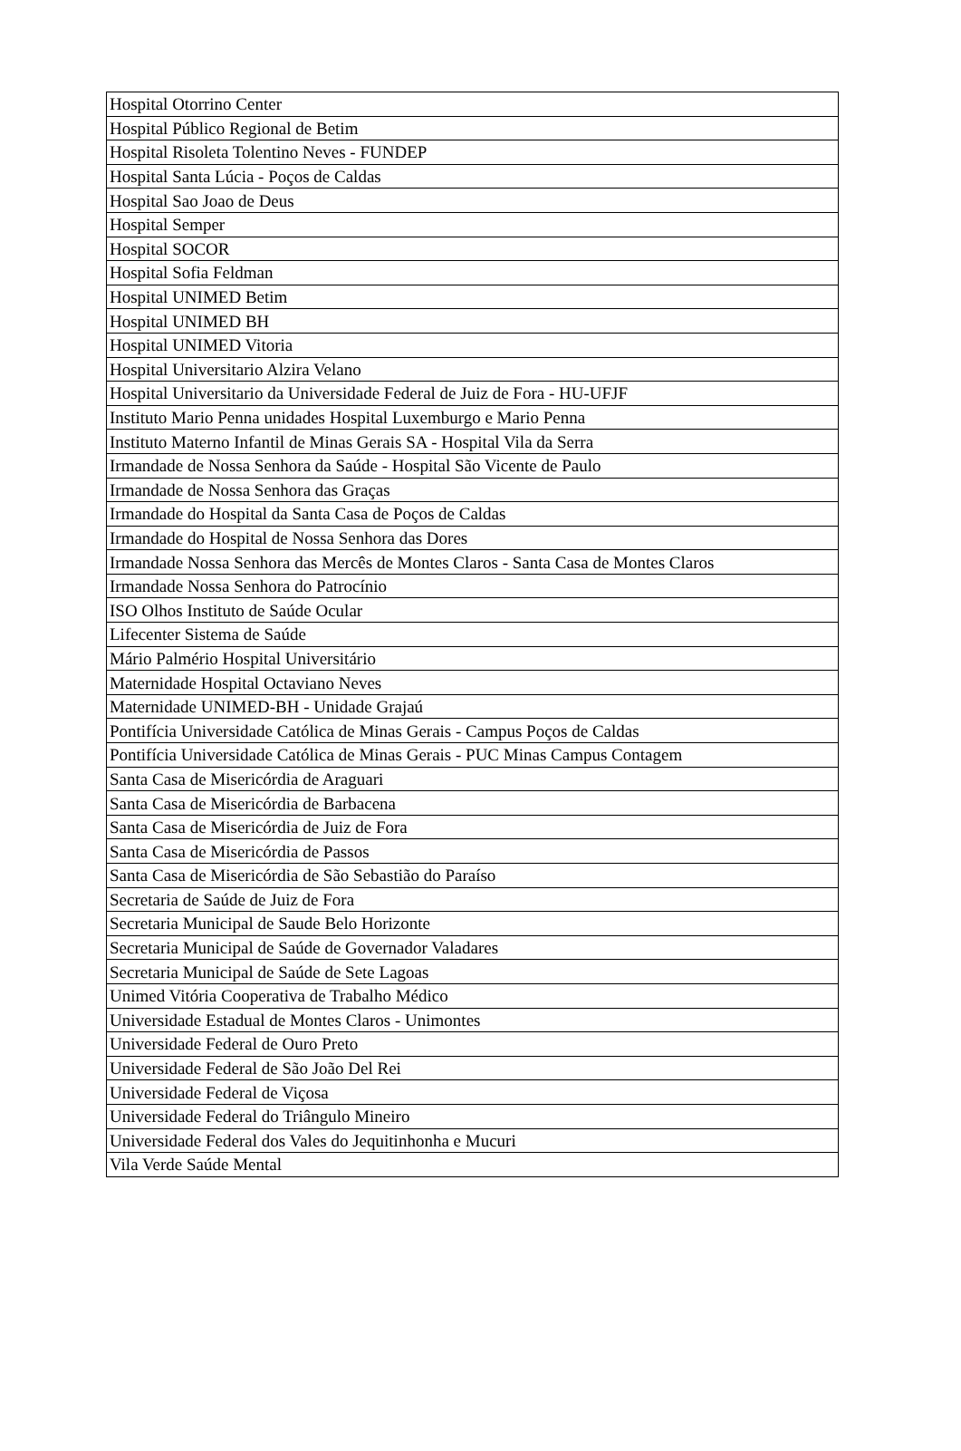| Hospital Otorrino Center |
| Hospital Público Regional de Betim |
| Hospital Risoleta Tolentino Neves - FUNDEP |
| Hospital Santa Lúcia - Poços de Caldas |
| Hospital Sao Joao de Deus |
| Hospital Semper |
| Hospital SOCOR |
| Hospital Sofia Feldman |
| Hospital UNIMED Betim |
| Hospital UNIMED BH |
| Hospital UNIMED Vitoria |
| Hospital Universitario Alzira Velano |
| Hospital Universitario da Universidade Federal de Juiz de Fora - HU-UFJF |
| Instituto Mario Penna unidades Hospital Luxemburgo e Mario Penna |
| Instituto Materno Infantil de Minas Gerais SA - Hospital Vila da Serra |
| Irmandade de Nossa Senhora da Saúde - Hospital São Vicente de Paulo |
| Irmandade de Nossa Senhora das Graças |
| Irmandade do Hospital da Santa Casa de Poços de Caldas |
| Irmandade do Hospital de Nossa Senhora das Dores |
| Irmandade Nossa Senhora das Mercês de Montes Claros - Santa Casa de Montes Claros |
| Irmandade Nossa Senhora do Patrocínio |
| ISO Olhos Instituto de Saúde Ocular |
| Lifecenter Sistema de Saúde |
| Mário Palmério Hospital Universitário |
| Maternidade Hospital Octaviano Neves |
| Maternidade UNIMED-BH - Unidade Grajaú |
| Pontifícia Universidade Católica de Minas Gerais - Campus Poços de Caldas |
| Pontifícia Universidade Católica de Minas Gerais - PUC Minas Campus Contagem |
| Santa Casa de Misericórdia de Araguari |
| Santa Casa de Misericórdia de Barbacena |
| Santa Casa de Misericórdia de Juiz de Fora |
| Santa Casa de Misericórdia de Passos |
| Santa Casa de Misericórdia de São Sebastião do Paraíso |
| Secretaria de Saúde de Juiz de Fora |
| Secretaria Municipal de Saude Belo Horizonte |
| Secretaria Municipal de Saúde de Governador Valadares |
| Secretaria Municipal de Saúde de Sete Lagoas |
| Unimed Vitória Cooperativa de Trabalho Médico |
| Universidade Estadual de Montes Claros - Unimontes |
| Universidade Federal de Ouro Preto |
| Universidade Federal de São João Del Rei |
| Universidade Federal de Viçosa |
| Universidade Federal do Triângulo Mineiro |
| Universidade Federal dos Vales do Jequitinhonha e Mucuri |
| Vila Verde Saúde Mental |